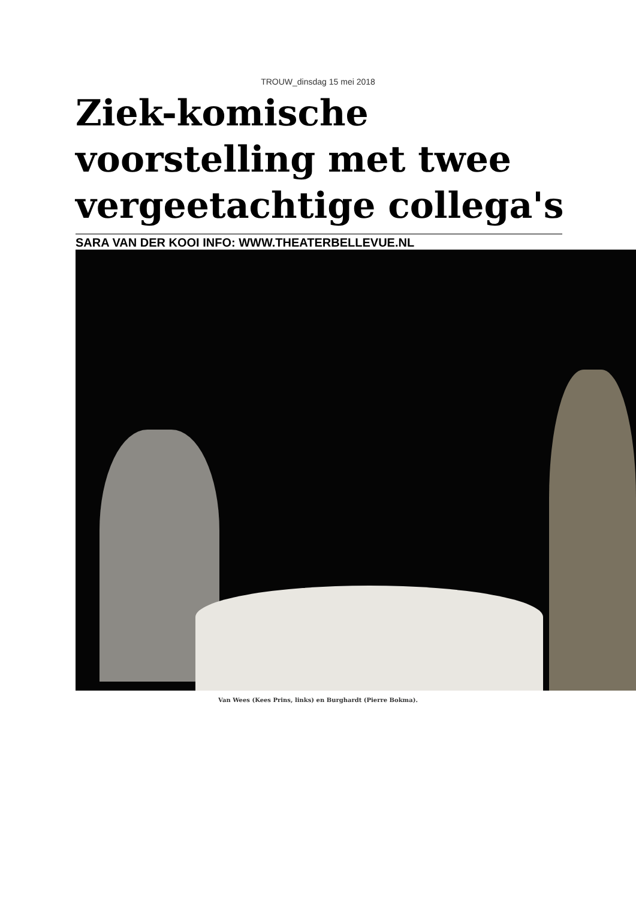TROUW_dinsdag 15 mei 2018
Ziek-komische voorstelling met twee vergeetachtige collega's
SARA VAN DER KOOI INFO: WWW.THEATERBELLEVUE.NL
Van Wees (Kees Prins, links) en Burghardt (Pierre Bokma).